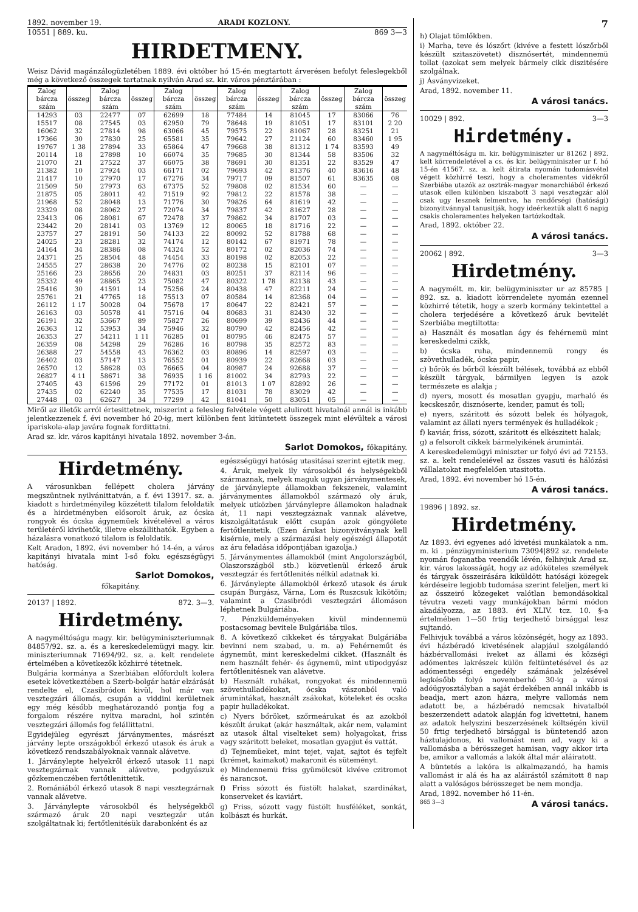1892. november 19. ARADI KOZLONY.
10551 | 889. ku. 869 3—3
HIRDETMENY.
Weisz Dávid magánzálogüzletében 1889. évi október hó 15-én megtartott árverésen befolyt feleslegekből még a következő összegek tartatnak nyilván Arad sz. kir. város pénztárában :
| Zalog bárcza szám | összeg | Zalog bárcza szám | összeg | Zalog bárcza szám | összeg | Zalog bárcza szám | összeg | Zalog bárcza szám | összeg | Zalog bárcza szám | összeg |
| --- | --- | --- | --- | --- | --- | --- | --- | --- | --- | --- | --- |
| 14293 | 03 | 22477 | 07 | 62699 | 18 | 77484 | 14 | 81045 | 17 | 83066 | 76 |
| 15517 | 08 | 27545 | 03 | 62950 | 79 | 78648 | 19 | 81051 | 17 | 83101 | 2 20 |
| 16062 | 32 | 27814 | 98 | 63066 | 45 | 79575 | 22 | 81067 | 28 | 83251 | 21 |
| 17366 | 30 | 27830 | 25 | 65581 | 35 | 79642 | 27 | 21124 | 60 | 83460 | 1 95 |
| 19767 | 1 38 | 27894 | 33 | 65864 | 47 | 79668 | 38 | 81312 | 1 74 | 83593 | 49 |
| 20114 | 18 | 27898 | 10 | 66074 | 35 | 79685 | 30 | 81344 | 58 | 83506 | 32 |
| 21070 | 21 | 27522 | 37 | 66075 | 38 | 78691 | 30 | 81351 | 22 | 83529 | 47 |
| 21382 | 10 | 27924 | 03 | 66171 | 02 | 79693 | 42 | 81376 | 40 | 83616 | 48 |
| 21417 | 10 | 27970 | 17 | 67276 | 34 | 79717 | 09 | 81507 | 61 | 83635 | 08 |
| 21509 | 50 | 27973 | 63 | 67375 | 52 | 79808 | 02 | 81534 | 60 | — | — |
| 21875 | 05 | 28011 | 42 | 71519 | 92 | 79812 | 22 | 81578 | 38 | — | — |
| 21968 | 52 | 28048 | 13 | 71776 | 30 | 79826 | 64 | 81619 | 42 | — | — |
| 23329 | 08 | 28062 | 27 | 72074 | 34 | 79837 | 42 | 81627 | 28 | — | — |
| 23413 | 06 | 28081 | 67 | 72478 | 37 | 79862 | 34 | 81707 | 03 | — | — |
| 23442 | 20 | 28141 | 03 | 13769 | 12 | 80065 | 18 | 81716 | 22 | — | — |
| 23757 | 27 | 28191 | 50 | 74133 | 22 | 80092 | 52 | 81788 | 68 | — | — |
| 24025 | 23 | 28281 | 32 | 74174 | 12 | 80142 | 67 | 81971 | 78 | — | — |
| 24164 | 34 | 28386 | 08 | 74324 | 52 | 80172 | 02 | 82036 | 74 | — | — |
| 24371 | 25 | 28504 | 48 | 74454 | 33 | 80198 | 02 | 82053 | 22 | — | — |
| 24555 | 27 | 28638 | 20 | 74776 | 02 | 80238 | 15 | 82101 | 07 | — | — |
| 25166 | 23 | 28656 | 20 | 74831 | 03 | 80251 | 37 | 82114 | 96 | — | — |
| 25332 | 49 | 28865 | 23 | 75082 | 47 | 80322 | 1 78 | 82138 | 43 | — | — |
| 25416 | 30 | 41591 | 14 | 75256 | 24 | 80438 | 47 | 82211 | 24 | — | — |
| 25761 | 21 | 47765 | 18 | 75513 | 07 | 80584 | 14 | 82368 | 04 | — | — |
| 26112 | 1 17 | 50028 | 04 | 75678 | 17 | 80647 | 22 | 82421 | 57 | — | — |
| 26163 | 03 | 50578 | 41 | 75716 | 04 | 80683 | 31 | 82430 | 32 | — | — |
| 26191 | 32 | 53667 | 89 | 75827 | 26 | 80699 | 39 | 82436 | 44 | — | — |
| 26363 | 12 | 53953 | 34 | 75946 | 32 | 80790 | 42 | 82456 | 42 | — | — |
| 26353 | 27 | 54211 | 1 11 | 76285 | 01 | 80795 | 46 | 82475 | 57 | — | — |
| 26359 | 08 | 54298 | 29 | 76286 | 16 | 80798 | 35 | 82572 | 83 | — | — |
| 26388 | 27 | 54558 | 43 | 76362 | 03 | 80896 | 14 | 82597 | 03 | — | — |
| 26402 | 03 | 57147 | 13 | 76552 | 01 | 80939 | 22 | 82668 | 03 | — | — |
| 26570 | 12 | 58628 | 03 | 76665 | 04 | 80987 | 24 | 92688 | 37 | — | — |
| 26827 | 4 11 | 58671 | 38 | 76935 | 1 16 | 81002 | 34 | 82793 | 22 | — | — |
| 27405 | 43 | 61596 | 29 | 77172 | 01 | 81013 | 1 07 | 82892 | 26 | — | — |
| 27435 | 02 | 62240 | 35 | 77535 | 17 | 81031 | 78 | 83029 | 42 | — | — |
| 27448 | 03 | 62627 | 34 | 77299 | 42 | 81041 | 50 | 83051 | 05 | — | — |
Miről az illetők arról értesittetnek, miszerint a felesleg felvétele végett alulirott hivatalnál annál is inkább jelentkezzenek f. évi november hó 20-ig, mert különben fent kitüntetett összegek mint elévültek a városi ipariskola-alap javára fognak fordittatni.
Arad sz. kir. város kapitányi hivatala 1892. november 3-án.
Sarlot Domokos, főkapitány.
Hirdetmény.
A városunkban fellépett cholera járvány megszüntnek nyilvánittatván, a f. évi 13917. sz. a. kiadott s hirdetményileg közzétett tilalom feloldatik és a hirdetményben elősorolt áruk, az ócska rongyok és ócska ágynemüek kivételével a város területéről kivihetők, illetve elszállithatók. Egyben a házalásra vonatkozó tilalom is feloldatik.
Kelt Aradon, 1892. évi november hó 14-én, a város kapitányi hivatala mint I-ső foku egészségügyi hatóság.
Sarlot Domokos,
főkapitány.
20137 | 1892. 872. 3—3.
Hirdetmény.
A nagyméltóságu magy. kir. belügyminiszteriumnak 84857/92. sz. a. és a kereskedelemügyi magy. kir. miniszteriumnak 71694/92. sz. a. kelt rendelete értelmében a következők közhirré tétetnek.
Bulgária kormánya a Szerbiában előfordult kolera esetek következtében a Szerb-bolgár határ elzárását rendelte el, Czasibródon kivül, hol már van vesztegzári állomás, csupán a viddini kerületnek egy még később meghatározandó pontja fog a forgalom részére nyitva maradni, hol szintén vesztegzári állomás fog felállittatni.
Egyidejüleg egyrészt járványmentes, másrészt járvány lepte országokból érkező utasok és áruk a következő rendszabályoknak vannak alávetve.
1. Járványlepte helyekről érkező utasok 11 napi vesztegzárnak vannak alávetve, podgyászuk gőzkemenczében fertőtlenittetik.
2. Romániából érkező utasok 8 napi vesztegzárnak vannak alávetve.
3. Járványlepte városokból és helységekből származó áruk 20 napi vesztegzár után szolgáltatnak ki; fertőtlenitésük darabonként és az
egészségügyi hatóság utasitásai szerint ejtetik meg.
4. Áruk, melyek ily városokból és helységekből származnak, melyek maguk ugyan járványmentesek, de járványlepte államokban fekszenek, valamint járványmentes államokból származó oly áruk, melyek utközben járványlepre államokon haladnak át, 11 napi vesztegzáznak vannak alávetve, kiszolgáltatásuk előtt csupán azok göngyölete fertőtlenitetik. (Ezen árukat bizonyitványnak kell kisérnie, mely a származási hely egészégi állapotát az áru feladása időpontjában igazolja.)
5. Járványmentes államokból (mint Angolországból, Olaszországból stb.) közvetlenül érkező áruk vesztegzár és fertőtlenités nélkül adatnak ki.
6. Járványlepte államokból érkező utasok és áruk csupán Burgász, Várna, Lom és Ruszcsuk kikötőin; valamint a Czasibródi vesztegzári állomáson léphetnek Bulgáriába.
7. Pénzküldeményeken kivül mindennemü postacsomag bevitele Bulgáriába tilos.
8. A következő cikkeket és tárgyakat Bulgáriába bevinni nem szabad, u. m. a) Fehérneműt és ágynemüt, mint kereskedelmi cikket. (Használt és nem használt fehér- és ágynemü, mint utipodgyász fertőtlenitésnek van alávetve.
b) Használt ruhákat, rongyokat és mindennemü szövethulladékokat, ócska vászonból való árumintákat, használt zsákokat, köteleket és ocska papir hulladékokat.
c) Nyers bőröket, szőrmeárukat és az azokból készült árukat (akár használtak, akár nem, valamint az utasok által viselteket sem) holyagokat, friss vagy száritott beleket, mosatlan gyapjut és vattát.
d) Tejnemüeket, mint tejet, vajat, sajtot és tejfelt (krémet, kaimakot) makaronit és süteményt.
e) Mindennemü friss gyümölcsöt kivéve czitromot és narancsot.
f) Friss sózott és füstölt halakat, szardinákat, konserveket és kaviárt.
g) Friss, sózott vagy füstölt husféléket, sonkát, kolbászt és hurkát.
7
h) Olajat tömlőkben.
i) Marha, teve és lószőrt (kivéve a festett lószőrből készült szitaszövetet) disznósertét, mindennemü tollat (azokat sem melyek bármely cikk diszitésére szolgálnak.
j) Ásványvizeket.
Arad, 1892. november 11.
A városi tanács.
10029 | 892. 3—3
Hirdetmény.
A nagyméltóságu m. kir. belügyminiszter ur 81262 | 892. kelt körrendeletével a cs. és kir. belügyminiszter ur f. hó 15-én 41567. sz. a. kelt átirata nyomán tudomásvétel végett közhirré teszi, hogy a choleramentes vidékről Szerbiába utazók az osztrák-magyar monarchiából érkező utasok ellen különben kiszabott 3 napi vesztegzár alól csak ugy lesznek felmentve, ha rendőrségi (hatósági) bizonyitvánnyal tanusitják, hogy ideérkeztük alatt 6 napig csakis choleramentes helyeken tartózkodtak.
Arad, 1892. október 22.
A városi tanács.
20062 | 892. 3—3
Hirdetmény.
A nagymélt. m. kir. belügyminiszter ur az 85785 | 892. sz. a. kiadott körrendelete nyomán ezennel közhirré tétetik, hogy a szerb kormány tekintettel a cholera terjedésére a következő áruk bevitelét Szerbiába megtiltotta:
a) Használt és mosatlan ágy és fehérnemü mint kereskedelmi czikk,
b) ócska ruha, mindennemü rongy és szövethulladék, ócska papir,
c) bőrök és bőrből készült bélések, továbbá az ebből készült tárgyak, bármilyen legyen is azok természete es alakja ;
d) nyers, mosott és mosatlan gyapju, marhaló és kecskeszőr, disznóserte, kender, pamut és toll;
e) nyers, száritott és sózott belek és hólyagok, valamint az állati nyers termények és hulladékok ;
f) kaviár, friss, sózott, száritott és elkészitett halak;
g) a felsorolt cikkek bármelyikének árumintái.
A kereskedelemügyi miniszter ur folyó évi ad 72153. sz. a. kelt rendeleiével az összes vasuti és hálózási vállalatokat megfelelően utasitotta.
Arad, 1892. évi november hó 15-én.
A városi tanács.
19896 | 1892. sz.
Hirdetmény.
Az 1893. évi egyenes adó kivetési munkálatok a nm. m. ki . pénzügyministerium 73094|892 sz. rendelete nyomán foganatba veendők lévén, felhivjuk Arad sz. kir. város lakosságát, hogy az adóköteles személyek és tárgyak összeirására kiküldött hatósági közegek kérdéseire legjobb tudomása szerint feleljen, mert ki az összeiró közegeket valótlan bemondásokkal tévutra vezeti vagy munkájokban bármi módon akadályozza, az 1883. évi XLIV. tcz. 10. §-a értelmében 1—50 frtig terjedhető birsággal lesz sujtandó.
Felhivjuk továbbá a város közönségét, hogy az 1893. évi házbéradó kivetésének alapjául szolgálandó házbérvallomási iveket az állami és községi adómentes lakrészek külön feltüntetésével és az adómentességi engedély számának jelzésével legkésőbb folyó novemberhó 30-ig a városi adóügyosztályban a saját érdekében annál inkább is beadja, mert azon házra, melyre vallomás nem adatott be, a házbéradó nemcsak hivatalból beszerzendett adatok alapján fog kivettetni, hanem az adatok helyszini beszerzésének költségén kivül 50 frtig terjedhető birsággal is büntetendő azon háztulajdonos, ki vallomást nem ad, vagy ki a vallomásba a bérösszeget hamisan, vagy akkor irta be, amikor a vallomás a lakók által már aláiratott.
A büntetés a lakóra is alkalmazandó, ha hamis vallomást ir alá és ha az aláirástól számitott 8 nap alatt a valóságos bérösszeget be nem mondja.
Arad, 1892. november hó 11-én.
865 3—3 A városi tanács.